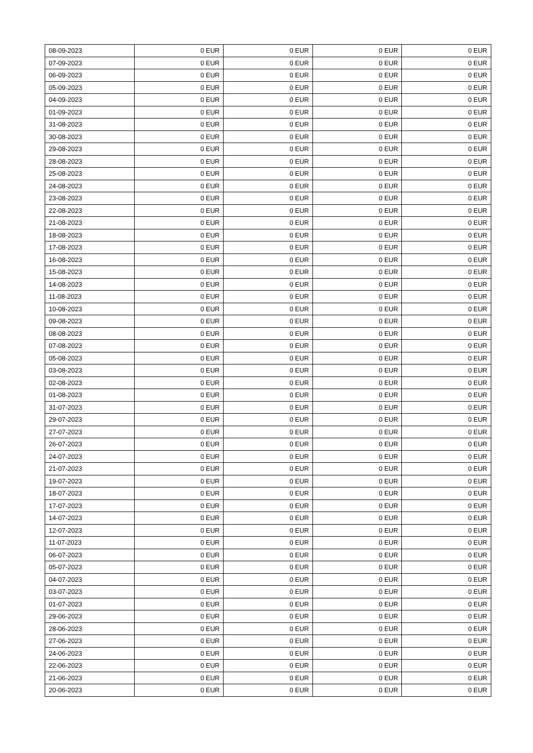| 08-09-2023 | 0 EUR | 0 EUR | 0 EUR | 0 EUR |
| 07-09-2023 | 0 EUR | 0 EUR | 0 EUR | 0 EUR |
| 06-09-2023 | 0 EUR | 0 EUR | 0 EUR | 0 EUR |
| 05-09-2023 | 0 EUR | 0 EUR | 0 EUR | 0 EUR |
| 04-09-2023 | 0 EUR | 0 EUR | 0 EUR | 0 EUR |
| 01-09-2023 | 0 EUR | 0 EUR | 0 EUR | 0 EUR |
| 31-08-2023 | 0 EUR | 0 EUR | 0 EUR | 0 EUR |
| 30-08-2023 | 0 EUR | 0 EUR | 0 EUR | 0 EUR |
| 29-08-2023 | 0 EUR | 0 EUR | 0 EUR | 0 EUR |
| 28-08-2023 | 0 EUR | 0 EUR | 0 EUR | 0 EUR |
| 25-08-2023 | 0 EUR | 0 EUR | 0 EUR | 0 EUR |
| 24-08-2023 | 0 EUR | 0 EUR | 0 EUR | 0 EUR |
| 23-08-2023 | 0 EUR | 0 EUR | 0 EUR | 0 EUR |
| 22-08-2023 | 0 EUR | 0 EUR | 0 EUR | 0 EUR |
| 21-08-2023 | 0 EUR | 0 EUR | 0 EUR | 0 EUR |
| 18-08-2023 | 0 EUR | 0 EUR | 0 EUR | 0 EUR |
| 17-08-2023 | 0 EUR | 0 EUR | 0 EUR | 0 EUR |
| 16-08-2023 | 0 EUR | 0 EUR | 0 EUR | 0 EUR |
| 15-08-2023 | 0 EUR | 0 EUR | 0 EUR | 0 EUR |
| 14-08-2023 | 0 EUR | 0 EUR | 0 EUR | 0 EUR |
| 11-08-2023 | 0 EUR | 0 EUR | 0 EUR | 0 EUR |
| 10-08-2023 | 0 EUR | 0 EUR | 0 EUR | 0 EUR |
| 09-08-2023 | 0 EUR | 0 EUR | 0 EUR | 0 EUR |
| 08-08-2023 | 0 EUR | 0 EUR | 0 EUR | 0 EUR |
| 07-08-2023 | 0 EUR | 0 EUR | 0 EUR | 0 EUR |
| 05-08-2023 | 0 EUR | 0 EUR | 0 EUR | 0 EUR |
| 03-08-2023 | 0 EUR | 0 EUR | 0 EUR | 0 EUR |
| 02-08-2023 | 0 EUR | 0 EUR | 0 EUR | 0 EUR |
| 01-08-2023 | 0 EUR | 0 EUR | 0 EUR | 0 EUR |
| 31-07-2023 | 0 EUR | 0 EUR | 0 EUR | 0 EUR |
| 29-07-2023 | 0 EUR | 0 EUR | 0 EUR | 0 EUR |
| 27-07-2023 | 0 EUR | 0 EUR | 0 EUR | 0 EUR |
| 26-07-2023 | 0 EUR | 0 EUR | 0 EUR | 0 EUR |
| 24-07-2023 | 0 EUR | 0 EUR | 0 EUR | 0 EUR |
| 21-07-2023 | 0 EUR | 0 EUR | 0 EUR | 0 EUR |
| 19-07-2023 | 0 EUR | 0 EUR | 0 EUR | 0 EUR |
| 18-07-2023 | 0 EUR | 0 EUR | 0 EUR | 0 EUR |
| 17-07-2023 | 0 EUR | 0 EUR | 0 EUR | 0 EUR |
| 14-07-2023 | 0 EUR | 0 EUR | 0 EUR | 0 EUR |
| 12-07-2023 | 0 EUR | 0 EUR | 0 EUR | 0 EUR |
| 11-07-2023 | 0 EUR | 0 EUR | 0 EUR | 0 EUR |
| 06-07-2023 | 0 EUR | 0 EUR | 0 EUR | 0 EUR |
| 05-07-2023 | 0 EUR | 0 EUR | 0 EUR | 0 EUR |
| 04-07-2023 | 0 EUR | 0 EUR | 0 EUR | 0 EUR |
| 03-07-2023 | 0 EUR | 0 EUR | 0 EUR | 0 EUR |
| 01-07-2023 | 0 EUR | 0 EUR | 0 EUR | 0 EUR |
| 29-06-2023 | 0 EUR | 0 EUR | 0 EUR | 0 EUR |
| 28-06-2023 | 0 EUR | 0 EUR | 0 EUR | 0 EUR |
| 27-06-2023 | 0 EUR | 0 EUR | 0 EUR | 0 EUR |
| 24-06-2023 | 0 EUR | 0 EUR | 0 EUR | 0 EUR |
| 22-06-2023 | 0 EUR | 0 EUR | 0 EUR | 0 EUR |
| 21-06-2023 | 0 EUR | 0 EUR | 0 EUR | 0 EUR |
| 20-06-2023 | 0 EUR | 0 EUR | 0 EUR | 0 EUR |